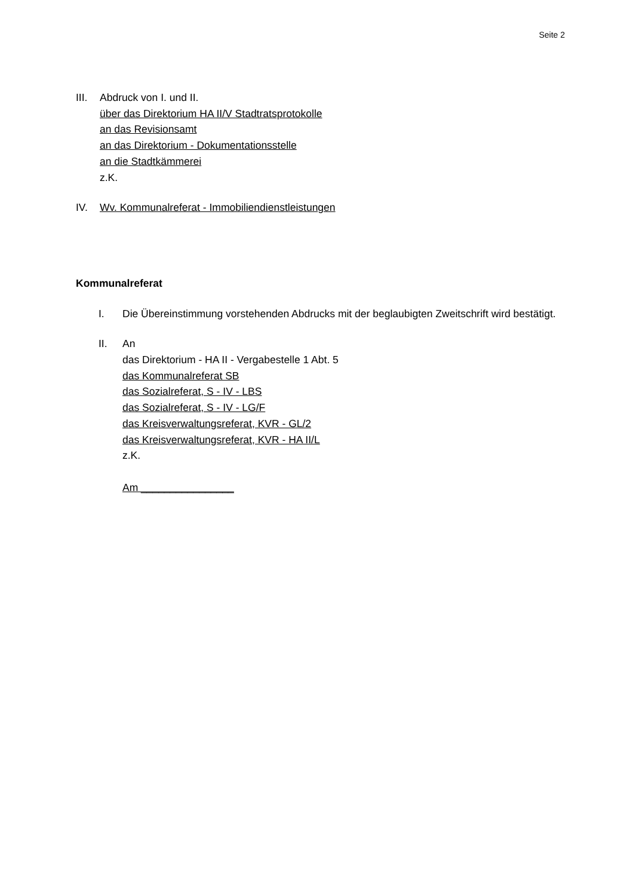Seite 2
III.
Abdruck von I. und II.
über das Direktorium HA II/V Stadtratsprotokolle
an das Revisionsamt
an das Direktorium - Dokumentationsstelle
an die Stadtkämmerei
z.K.
IV. Wv. Kommunalreferat - Immobiliendienstleistungen
Kommunalreferat
I. Die Übereinstimmung vorstehenden Abdrucks mit der beglaubigten Zweitschrift wird bestätigt.
II. An
das Direktorium - HA II - Vergabestelle 1 Abt. 5
das Kommunalreferat SB
das Sozialreferat, S - IV - LBS
das Sozialreferat, S - IV - LG/F
das Kreisverwaltungsreferat, KVR - GL/2
das Kreisverwaltungsreferat, KVR - HA II/L
z.K.
Am ________________